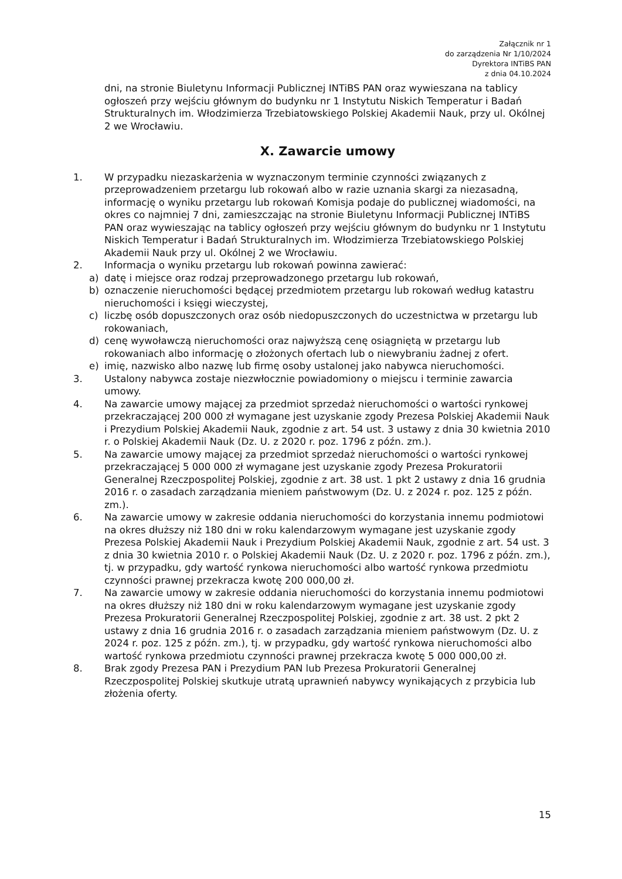Załącznik nr 1
do zarządzenia Nr 1/10/2024
Dyrektora INTiBS PAN
z dnia 04.10.2024
dni, na stronie Biuletynu Informacji Publicznej INTiBS PAN oraz wywieszana na tablicy ogłoszeń przy wejściu głównym do budynku nr 1 Instytutu Niskich Temperatur i Badań Strukturalnych im. Włodzimierza Trzebiatowskiego Polskiej Akademii Nauk, przy ul. Okólnej 2 we Wrocławiu.
X. Zawarcie umowy
1. W przypadku niezaskarżenia w wyznaczonym terminie czynności związanych z przeprowadzeniem przetargu lub rokowań albo w razie uznania skargi za niezasadną, informację o wyniku przetargu lub rokowań Komisja podaje do publicznej wiadomości, na okres co najmniej 7 dni, zamieszczając na stronie Biuletynu Informacji Publicznej INTiBS PAN oraz wywieszając na tablicy ogłoszeń przy wejściu głównym do budynku nr 1 Instytutu Niskich Temperatur i Badań Strukturalnych im. Włodzimierza Trzebiatowskiego Polskiej Akademii Nauk przy ul. Okólnej 2 we Wrocławiu.
2. Informacja o wyniku przetargu lub rokowań powinna zawierać:
a) datę i miejsce oraz rodzaj przeprowadzonego przetargu lub rokowań,
b) oznaczenie nieruchomości będącej przedmiotem przetargu lub rokowań według katastru nieruchomości i księgi wieczystej,
c) liczbę osób dopuszczonych oraz osób niedopuszczonych do uczestnictwa w przetargu lub rokowaniach,
d) cenę wywoławczą nieruchomości oraz najwyższą cenę osiągniętą w przetargu lub rokowaniach albo informację o złożonych ofertach lub o niewybraniu żadnej z ofert.
e) imię, nazwisko albo nazwę lub firmę osoby ustalonej jako nabywca nieruchomości.
3. Ustalony nabywca zostaje niezwłocznie powiadomiony o miejscu i terminie zawarcia umowy.
4. Na zawarcie umowy mającej za przedmiot sprzedaż nieruchomości o wartości rynkowej przekraczającej 200 000 zł wymagane jest uzyskanie zgody Prezesa Polskiej Akademii Nauk i Prezydium Polskiej Akademii Nauk, zgodnie z art. 54 ust. 3 ustawy z dnia 30 kwietnia 2010 r. o Polskiej Akademii Nauk (Dz. U. z 2020 r. poz. 1796 z późn. zm.).
5. Na zawarcie umowy mającej za przedmiot sprzedaż nieruchomości o wartości rynkowej przekraczającej 5 000 000 zł wymagane jest uzyskanie zgody Prezesa Prokuratorii Generalnej Rzeczpospolitej Polskiej, zgodnie z art. 38 ust. 1 pkt 2 ustawy z dnia 16 grudnia 2016 r. o zasadach zarządzania mieniem państwowym (Dz. U. z 2024 r. poz. 125 z późn. zm.).
6. Na zawarcie umowy w zakresie oddania nieruchomości do korzystania innemu podmiotowi na okres dłuższy niż 180 dni w roku kalendarzowym wymagane jest uzyskanie zgody Prezesa Polskiej Akademii Nauk i Prezydium Polskiej Akademii Nauk, zgodnie z art. 54 ust. 3 z dnia 30 kwietnia 2010 r. o Polskiej Akademii Nauk (Dz. U. z 2020 r. poz. 1796 z późn. zm.), tj. w przypadku, gdy wartość rynkowa nieruchomości albo wartość rynkowa przedmiotu czynności prawnej przekracza kwotę 200 000,00 zł.
7. Na zawarcie umowy w zakresie oddania nieruchomości do korzystania innemu podmiotowi na okres dłuższy niż 180 dni w roku kalendarzowym wymagane jest uzyskanie zgody Prezesa Prokuratorii Generalnej Rzeczpospolitej Polskiej, zgodnie z art. 38 ust. 2 pkt 2 ustawy z dnia 16 grudnia 2016 r. o zasadach zarządzania mieniem państwowym (Dz. U. z 2024 r. poz. 125 z późn. zm.), tj. w przypadku, gdy wartość rynkowa nieruchomości albo wartość rynkowa przedmiotu czynności prawnej przekracza kwotę 5 000 000,00 zł.
8. Brak zgody Prezesa PAN i Prezydium PAN lub Prezesa Prokuratorii Generalnej Rzeczpospolitej Polskiej skutkuje utratą uprawnień nabywcy wynikających z przybicia lub złożenia oferty.
15